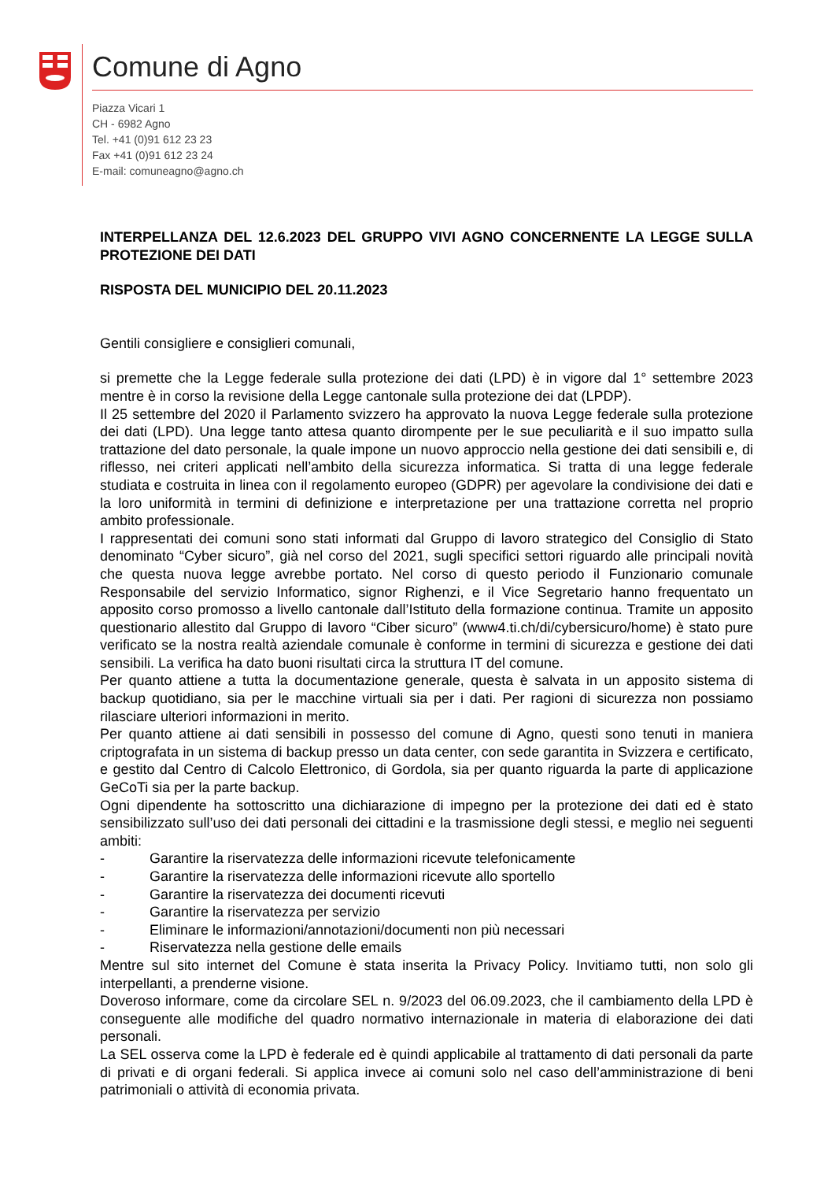Comune di Agno
Piazza Vicari 1
CH - 6982 Agno
Tel. +41 (0)91 612 23 23
Fax +41 (0)91 612 23 24
E-mail: comuneagno@agno.ch
INTERPELLANZA DEL 12.6.2023 DEL GRUPPO VIVI AGNO CONCERNENTE LA LEGGE SULLA PROTEZIONE DEI DATI
RISPOSTA DEL MUNICIPIO DEL 20.11.2023
Gentili consigliere e consiglieri comunali,
si premette che la Legge federale sulla protezione dei dati (LPD) è in vigore dal 1° settembre 2023 mentre è in corso la revisione della Legge cantonale sulla protezione dei dat (LPDP).
Il 25 settembre del 2020 il Parlamento svizzero ha approvato la nuova Legge federale sulla protezione dei dati (LPD). Una legge tanto attesa quanto dirompente per le sue peculiarità e il suo impatto sulla trattazione del dato personale, la quale impone un nuovo approccio nella gestione dei dati sensibili e, di riflesso, nei criteri applicati nell’ambito della sicurezza informatica. Si tratta di una legge federale studiata e costruita in linea con il regolamento europeo (GDPR) per agevolare la condivisione dei dati e la loro uniformità in termini di definizione e interpretazione per una trattazione corretta nel proprio ambito professionale.
I rappresentati dei comuni sono stati informati dal Gruppo di lavoro strategico del Consiglio di Stato denominato “Cyber sicuro”, già nel corso del 2021, sugli specifici settori riguardo alle principali novità che questa nuova legge avrebbe portato. Nel corso di questo periodo il Funzionario comunale Responsabile del servizio Informatico, signor Righenzi, e il Vice Segretario hanno frequentato un apposito corso promosso a livello cantonale dall’Istituto della formazione continua. Tramite un apposito questionario allestito dal Gruppo di lavoro “Ciber sicuro” (www4.ti.ch/di/cybersicuro/home) è stato pure verificato se la nostra realtà aziendale comunale è conforme in termini di sicurezza e gestione dei dati sensibili. La verifica ha dato buoni risultati circa la struttura IT del comune.
Per quanto attiene a tutta la documentazione generale, questa è salvata in un apposito sistema di backup quotidiano, sia per le macchine virtuali sia per i dati. Per ragioni di sicurezza non possiamo rilasciare ulteriori informazioni in merito.
Per quanto attiene ai dati sensibili in possesso del comune di Agno, questi sono tenuti in maniera criptografata in un sistema di backup presso un data center, con sede garantita in Svizzera e certificato, e gestito dal Centro di Calcolo Elettronico, di Gordola, sia per quanto riguarda la parte di applicazione GeCoTi sia per la parte backup.
Ogni dipendente ha sottoscritto una dichiarazione di impegno per la protezione dei dati ed è stato sensibilizzato sull’uso dei dati personali dei cittadini e la trasmissione degli stessi, e meglio nei seguenti ambiti:
- Garantire la riservatezza delle informazioni ricevute telefonicamente
- Garantire la riservatezza delle informazioni ricevute allo sportello
- Garantire la riservatezza dei documenti ricevuti
- Garantire la riservatezza per servizio
- Eliminare le informazioni/annotazioni/documenti non più necessari
- Riservatezza nella gestione delle emails
Mentre sul sito internet del Comune è stata inserita la Privacy Policy. Invitiamo tutti, non solo gli interpellanti, a prenderne visione.
Doveroso informare, come da circolare SEL n. 9/2023 del 06.09.2023, che il cambiamento della LPD è conseguente alle modifiche del quadro normativo internazionale in materia di elaborazione dei dati personali.
La SEL osserva come la LPD è federale ed è quindi applicabile al trattamento di dati personali da parte di privati e di organi federali. Si applica invece ai comuni solo nel caso dell’amministrazione di beni patrimoniali o attività di economia privata.